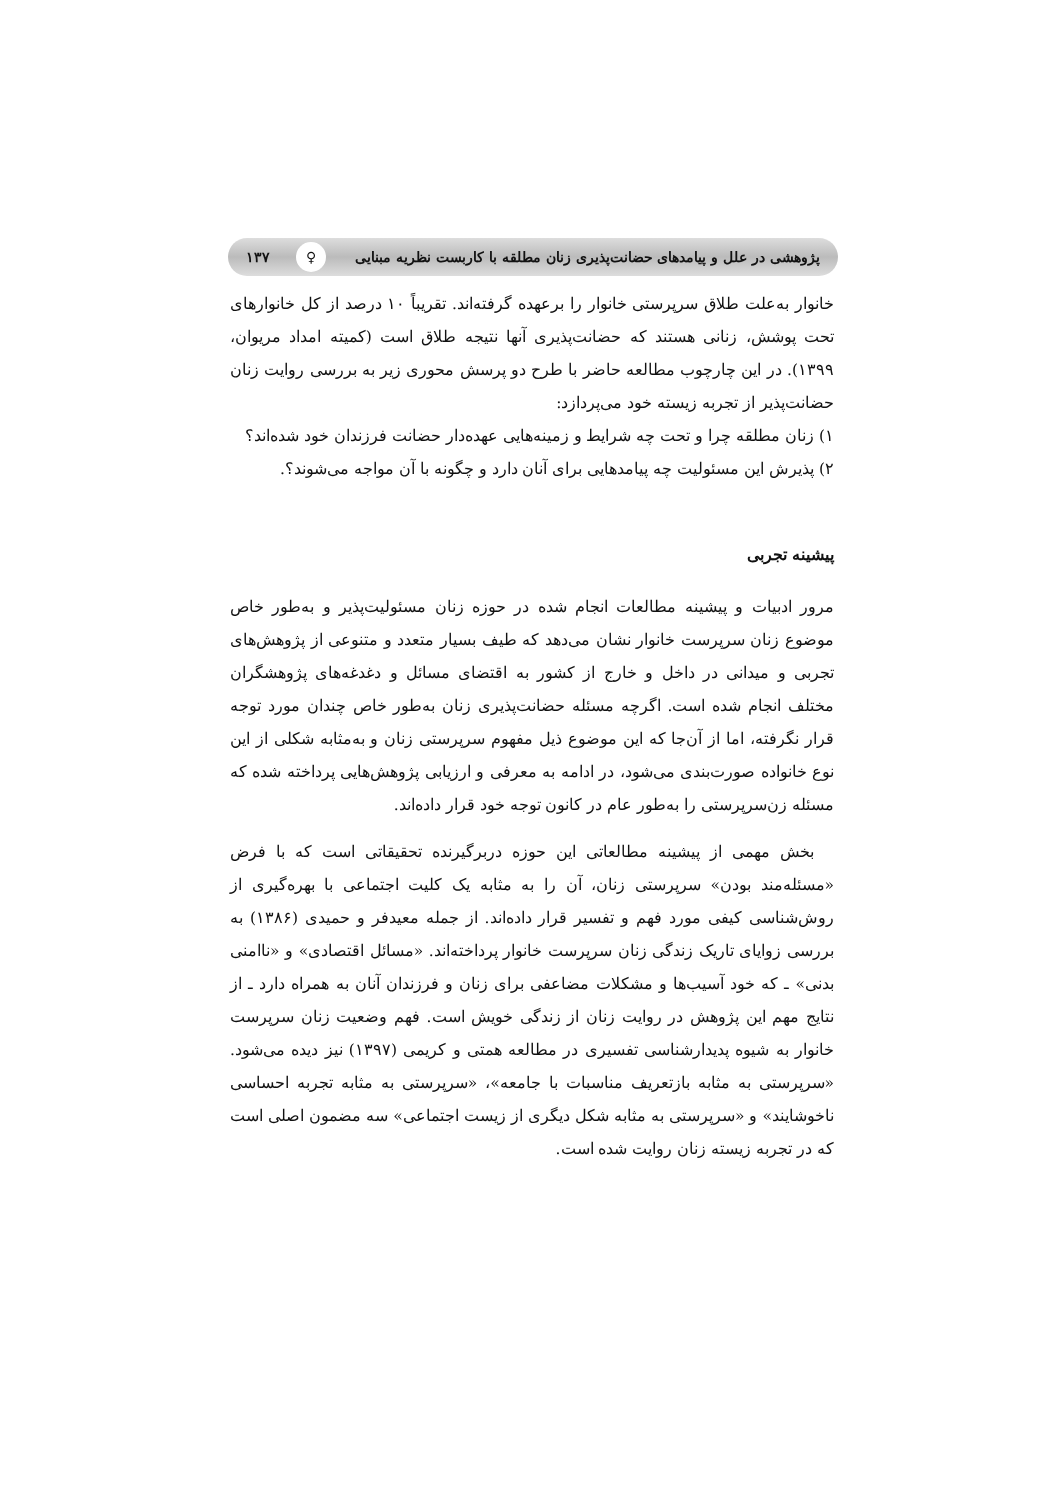پژوهشی در علل و پیامدهای حضانت‌پذیری زنان مطلقه با کاربست نظریه مبنایی ♀ ۱۳۷
خانوار به‌علت طلاق سرپرستی خانوار را برعهده گرفته‌اند. تقریباً ۱۰ درصد از کل خانوارهای تحت پوشش، زنانی هستند که حضانت‌پذیری آنها نتیجه طلاق است (کمیته امداد مریوان، ۱۳۹۹). در این چارچوب مطالعه حاضر با طرح دو پرسش محوری زیر به بررسی روایت زنان حضانت‌پذیر از تجربه زیسته خود می‌پردازد:
۱) زنان مطلقه چرا و تحت چه شرایط و زمینه‌هایی عهده‌دار حضانت فرزندان خود شده‌اند؟
۲) پذیرش این مسئولیت چه پیامدهایی برای آنان دارد و چگونه با آن مواجه می‌شوند؟.
پیشینه تجربی
مرور ادبیات و پیشینه مطالعات انجام شده در حوزه زنان مسئولیت‌پذیر و به‌طور خاص موضوع زنان سرپرست خانوار نشان می‌دهد که طیف بسیار متعدد و متنوعی از پژوهش‌های تجربی و میدانی در داخل و خارج از کشور به اقتضای مسائل و دغدغه‌های پژوهشگران مختلف انجام شده است. اگرچه مسئله حضانت‌پذیری زنان به‌طور خاص چندان مورد توجه قرار نگرفته، اما از آن‌جا که این موضوع ذیل مفهوم سرپرستی زنان و به‌مثابه شکلی از این نوع خانواده صورت‌بندی می‌شود، در ادامه به معرفی و ارزیابی پژوهش‌هایی پرداخته شده که مسئله زن‌سرپرستی را به‌طور عام در کانون توجه خود قرار داده‌اند.
بخش مهمی از پیشینه مطالعاتی این حوزه دربرگیرنده تحقیقاتی است که با فرض «مسئله‌مند بودن» سرپرستی زنان، آن را به مثابه یک کلیت اجتماعی با بهره‌گیری از روش‌شناسی کیفی مورد فهم و تفسیر قرار داده‌اند. از جمله معیدفر و حمیدی (۱۳۸۶) به بررسی زوایای تاریک زندگی زنان سرپرست خانوار پرداخته‌اند. «مسائل اقتصادی» و «ناامنی بدنی» ـ که خود آسیب‌ها و مشکلات مضاعفی برای زنان و فرزندان آنان به همراه دارد ـ از نتایج مهم این پژوهش در روایت زنان از زندگی خویش است. فهم وضعیت زنان سرپرست خانوار به شیوه پدیدارشناسی تفسیری در مطالعه همتی و کریمی (۱۳۹۷) نیز دیده می‌شود. «سرپرستی به مثابه بازتعریف مناسبات با جامعه»، «سرپرستی به مثابه تجربه احساسی ناخوشایند» و «سرپرستی به مثابه شکل دیگری از زیست اجتماعی» سه مضمون اصلی است که در تجربه زیسته زنان روایت شده است.